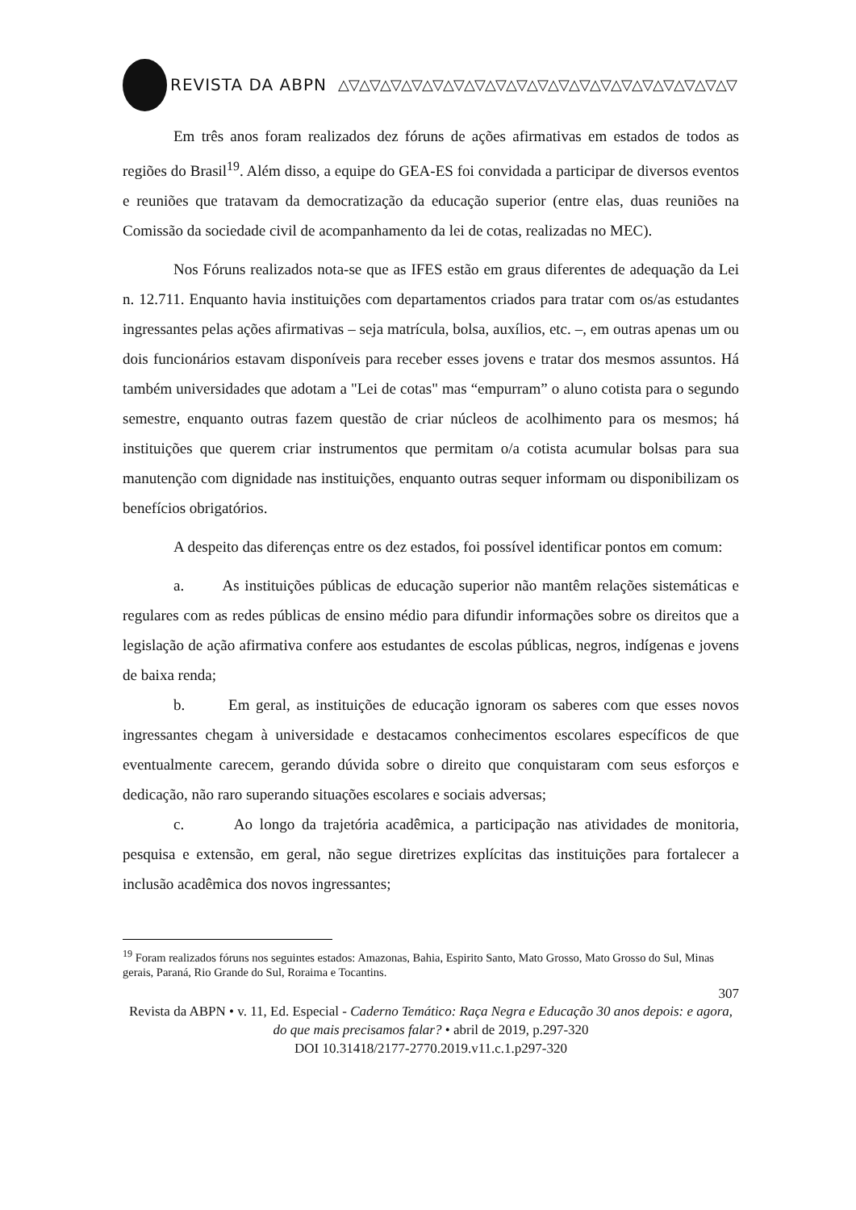REVISTA DA ABPN △▽△▽△▽△▽△▽△▽△▽△▽△▽△▽△▽△▽△▽△▽△▽△▽△▽△▽△▽
Em três anos foram realizados dez fóruns de ações afirmativas em estados de todos as regiões do Brasil<sup>19</sup>. Além disso, a equipe do GEA-ES foi convidada a participar de diversos eventos e reuniões que tratavam da democratização da educação superior (entre elas, duas reuniões na Comissão da sociedade civil de acompanhamento da lei de cotas, realizadas no MEC).
Nos Fóruns realizados nota-se que as IFES estão em graus diferentes de adequação da Lei n. 12.711. Enquanto havia instituições com departamentos criados para tratar com os/as estudantes ingressantes pelas ações afirmativas – seja matrícula, bolsa, auxílios, etc. –, em outras apenas um ou dois funcionários estavam disponíveis para receber esses jovens e tratar dos mesmos assuntos. Há também universidades que adotam a "Lei de cotas" mas “empurram” o aluno cotista para o segundo semestre, enquanto outras fazem questão de criar núcleos de acolhimento para os mesmos; há instituições que querem criar instrumentos que permitam o/a cotista acumular bolsas para sua manutenção com dignidade nas instituições, enquanto outras sequer informam ou disponibilizam os benefícios obrigatórios.
A despeito das diferenças entre os dez estados, foi possível identificar pontos em comum:
a. As instituições públicas de educação superior não mantêm relações sistemáticas e regulares com as redes públicas de ensino médio para difundir informações sobre os direitos que a legislação de ação afirmativa confere aos estudantes de escolas públicas, negros, indígenas e jovens de baixa renda;
b. Em geral, as instituições de educação ignoram os saberes com que esses novos ingressantes chegam à universidade e destacamos conhecimentos escolares específicos de que eventualmente carecem, gerando dúvida sobre o direito que conquistaram com seus esforços e dedicação, não raro superando situações escolares e sociais adversas;
c. Ao longo da trajetória acadêmica, a participação nas atividades de monitoria, pesquisa e extensão, em geral, não segue diretrizes explícitas das instituições para fortalecer a inclusão acadêmica dos novos ingressantes;
<sup>19</sup> Foram realizados fóruns nos seguintes estados: Amazonas, Bahia, Espirito Santo, Mato Grosso, Mato Grosso do Sul, Minas gerais, Paraná, Rio Grande do Sul, Roraima e Tocantins.
307
Revista da ABPN • v. 11, Ed. Especial - Caderno Temático: Raça Negra e Educação 30 anos depois: e agora, do que mais precisamos falar? • abril de 2019, p.297-320
DOI 10.31418/2177-2770.2019.v11.c.1.p297-320